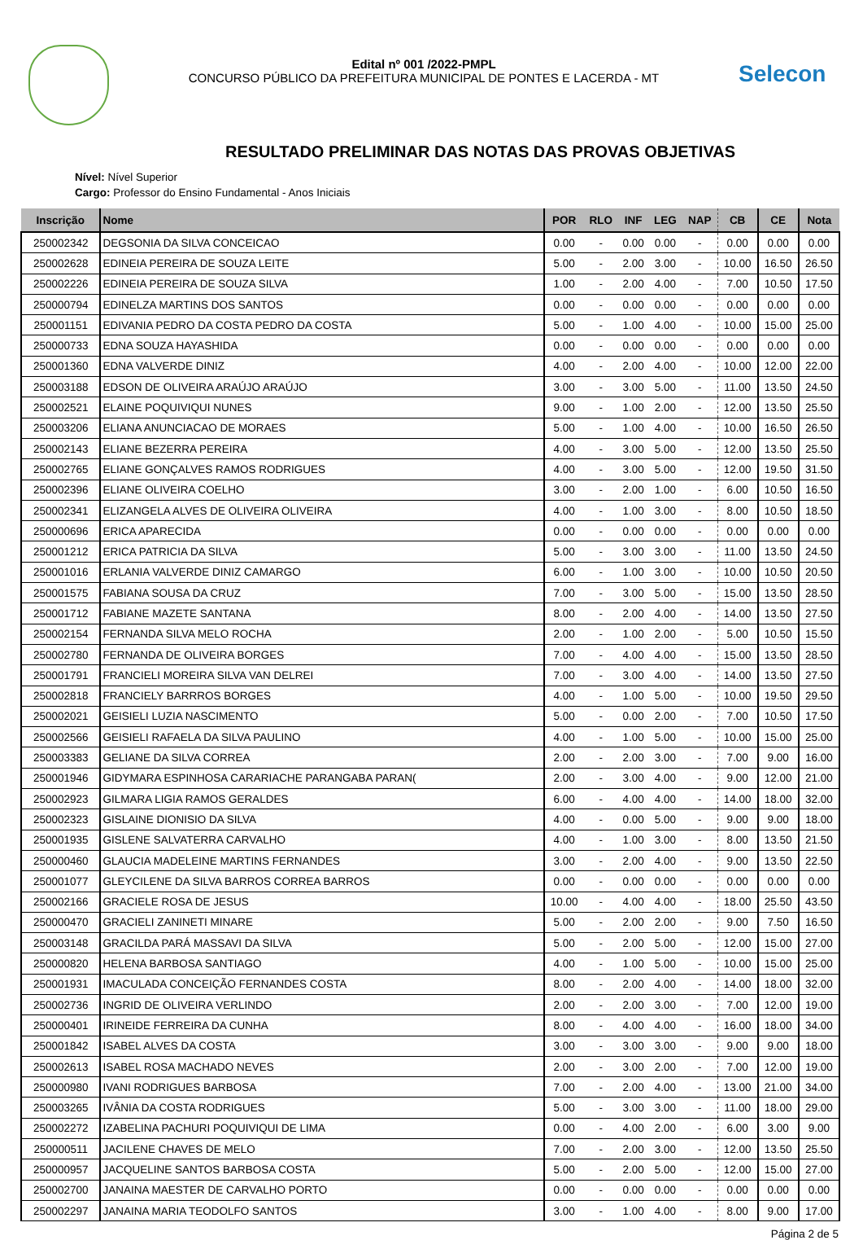Edital nº 001 /2022-PMPL
CONCURSO PÚBLICO DA PREFEITURA MUNICIPAL DE PONTES E LACERDA - MT
Selecon
RESULTADO PRELIMINAR DAS NOTAS DAS PROVAS OBJETIVAS
Nível: Nível Superior
Cargo: Professor do Ensino Fundamental - Anos Iniciais
| Inscrição | Nome | POR | RLO | INF | LEG | NAP | CB | CE | Nota |
| --- | --- | --- | --- | --- | --- | --- | --- | --- | --- |
| 250002342 | DEGSONIA DA SILVA CONCEICAO | 0.00 | - | 0.00 | 0.00 | - | 0.00 | 0.00 | 0.00 |
| 250002628 | EDINEIA PEREIRA DE SOUZA LEITE | 5.00 | - | 2.00 | 3.00 | - | 10.00 | 16.50 | 26.50 |
| 250002226 | EDINEIA PEREIRA DE SOUZA SILVA | 1.00 | - | 2.00 | 4.00 | - | 7.00 | 10.50 | 17.50 |
| 250000794 | EDINELZA MARTINS DOS SANTOS | 0.00 | - | 0.00 | 0.00 | - | 0.00 | 0.00 | 0.00 |
| 250001151 | EDIVANIA PEDRO DA COSTA PEDRO DA COSTA | 5.00 | - | 1.00 | 4.00 | - | 10.00 | 15.00 | 25.00 |
| 250000733 | EDNA SOUZA HAYASHIDA | 0.00 | - | 0.00 | 0.00 | - | 0.00 | 0.00 | 0.00 |
| 250001360 | EDNA VALVERDE DINIZ | 4.00 | - | 2.00 | 4.00 | - | 10.00 | 12.00 | 22.00 |
| 250003188 | EDSON DE OLIVEIRA ARAÚJO ARAÚJO | 3.00 | - | 3.00 | 5.00 | - | 11.00 | 13.50 | 24.50 |
| 250002521 | ELAINE POQUIVIQUI NUNES | 9.00 | - | 1.00 | 2.00 | - | 12.00 | 13.50 | 25.50 |
| 250003206 | ELIANA ANUNCIACAO DE MORAES | 5.00 | - | 1.00 | 4.00 | - | 10.00 | 16.50 | 26.50 |
| 250002143 | ELIANE BEZERRA PEREIRA | 4.00 | - | 3.00 | 5.00 | - | 12.00 | 13.50 | 25.50 |
| 250002765 | ELIANE GONÇALVES RAMOS RODRIGUES | 4.00 | - | 3.00 | 5.00 | - | 12.00 | 19.50 | 31.50 |
| 250002396 | ELIANE OLIVEIRA COELHO | 3.00 | - | 2.00 | 1.00 | - | 6.00 | 10.50 | 16.50 |
| 250002341 | ELIZANGELA ALVES DE OLIVEIRA OLIVEIRA | 4.00 | - | 1.00 | 3.00 | - | 8.00 | 10.50 | 18.50 |
| 250000696 | ERICA APARECIDA | 0.00 | - | 0.00 | 0.00 | - | 0.00 | 0.00 | 0.00 |
| 250001212 | ERICA PATRICIA DA SILVA | 5.00 | - | 3.00 | 3.00 | - | 11.00 | 13.50 | 24.50 |
| 250001016 | ERLANIA VALVERDE DINIZ CAMARGO | 6.00 | - | 1.00 | 3.00 | - | 10.00 | 10.50 | 20.50 |
| 250001575 | FABIANA SOUSA DA CRUZ | 7.00 | - | 3.00 | 5.00 | - | 15.00 | 13.50 | 28.50 |
| 250001712 | FABIANE MAZETE SANTANA | 8.00 | - | 2.00 | 4.00 | - | 14.00 | 13.50 | 27.50 |
| 250002154 | FERNANDA SILVA MELO ROCHA | 2.00 | - | 1.00 | 2.00 | - | 5.00 | 10.50 | 15.50 |
| 250002780 | FERNANDA DE OLIVEIRA BORGES | 7.00 | - | 4.00 | 4.00 | - | 15.00 | 13.50 | 28.50 |
| 250001791 | FRANCIELI MOREIRA SILVA VAN DELREI | 7.00 | - | 3.00 | 4.00 | - | 14.00 | 13.50 | 27.50 |
| 250002818 | FRANCIELY BARRROS BORGES | 4.00 | - | 1.00 | 5.00 | - | 10.00 | 19.50 | 29.50 |
| 250002021 | GEISIELI LUZIA NASCIMENTO | 5.00 | - | 0.00 | 2.00 | - | 7.00 | 10.50 | 17.50 |
| 250002566 | GEISIELI RAFAELA DA SILVA PAULINO | 4.00 | - | 1.00 | 5.00 | - | 10.00 | 15.00 | 25.00 |
| 250003383 | GELIANE DA SILVA CORREA | 2.00 | - | 2.00 | 3.00 | - | 7.00 | 9.00 | 16.00 |
| 250001946 | GIDYMARA ESPINHOSA CARARIACHE PARANGABA PARAN( | 2.00 | - | 3.00 | 4.00 | - | 9.00 | 12.00 | 21.00 |
| 250002923 | GILMARA LIGIA RAMOS GERALDES | 6.00 | - | 4.00 | 4.00 | - | 14.00 | 18.00 | 32.00 |
| 250002323 | GISLAINE DIONISIO DA SILVA | 4.00 | - | 0.00 | 5.00 | - | 9.00 | 9.00 | 18.00 |
| 250001935 | GISLENE SALVATERRA CARVALHO | 4.00 | - | 1.00 | 3.00 | - | 8.00 | 13.50 | 21.50 |
| 250000460 | GLAUCIA MADELEINE MARTINS FERNANDES | 3.00 | - | 2.00 | 4.00 | - | 9.00 | 13.50 | 22.50 |
| 250001077 | GLEYCILENE DA SILVA BARROS CORREA BARROS | 0.00 | - | 0.00 | 0.00 | - | 0.00 | 0.00 | 0.00 |
| 250002166 | GRACIELE ROSA DE JESUS | 10.00 | - | 4.00 | 4.00 | - | 18.00 | 25.50 | 43.50 |
| 250000470 | GRACIELI ZANINETI MINARE | 5.00 | - | 2.00 | 2.00 | - | 9.00 | 7.50 | 16.50 |
| 250003148 | GRACILDA PARÁ MASSAVI DA SILVA | 5.00 | - | 2.00 | 5.00 | - | 12.00 | 15.00 | 27.00 |
| 250000820 | HELENA BARBOSA SANTIAGO | 4.00 | - | 1.00 | 5.00 | - | 10.00 | 15.00 | 25.00 |
| 250001931 | IMACULADA CONCEIÇÃO FERNANDES COSTA | 8.00 | - | 2.00 | 4.00 | - | 14.00 | 18.00 | 32.00 |
| 250002736 | INGRID DE OLIVEIRA VERLINDO | 2.00 | - | 2.00 | 3.00 | - | 7.00 | 12.00 | 19.00 |
| 250000401 | IRINEIDE FERREIRA DA CUNHA | 8.00 | - | 4.00 | 4.00 | - | 16.00 | 18.00 | 34.00 |
| 250001842 | ISABEL ALVES DA COSTA | 3.00 | - | 3.00 | 3.00 | - | 9.00 | 9.00 | 18.00 |
| 250002613 | ISABEL ROSA MACHADO NEVES | 2.00 | - | 3.00 | 2.00 | - | 7.00 | 12.00 | 19.00 |
| 250000980 | IVANI RODRIGUES BARBOSA | 7.00 | - | 2.00 | 4.00 | - | 13.00 | 21.00 | 34.00 |
| 250003265 | IVÂNIA DA COSTA RODRIGUES | 5.00 | - | 3.00 | 3.00 | - | 11.00 | 18.00 | 29.00 |
| 250002272 | IZABELINA PACHURI POQUIVIQUI DE LIMA | 0.00 | - | 4.00 | 2.00 | - | 6.00 | 3.00 | 9.00 |
| 250000511 | JACILENE CHAVES DE MELO | 7.00 | - | 2.00 | 3.00 | - | 12.00 | 13.50 | 25.50 |
| 250000957 | JACQUELINE SANTOS BARBOSA COSTA | 5.00 | - | 2.00 | 5.00 | - | 12.00 | 15.00 | 27.00 |
| 250002700 | JANAINA MAESTER DE CARVALHO PORTO | 0.00 | - | 0.00 | 0.00 | - | 0.00 | 0.00 | 0.00 |
| 250002297 | JANAINA MARIA TEODOLFO SANTOS | 3.00 | - | 1.00 | 4.00 | - | 8.00 | 9.00 | 17.00 |
Página 2 de 5